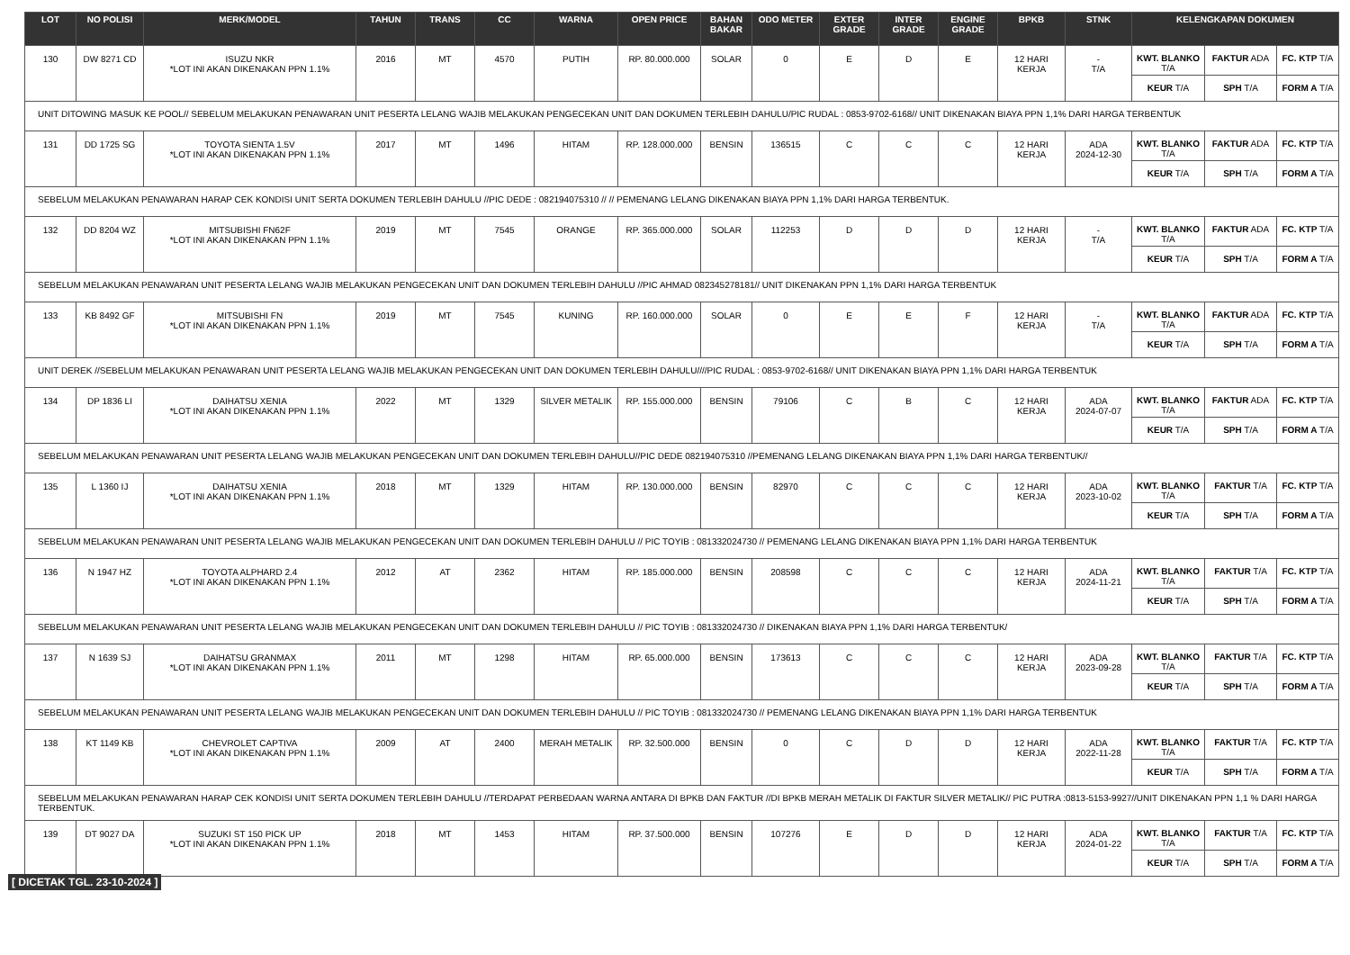| LOT | NO POLISI | MERK/MODEL | TAHUN | TRANS | CC | WARNA | OPEN PRICE | BAHAN BAKAR | ODO METER | EXTER GRADE | INTER GRADE | ENGINE GRADE | BPKB | STNK | KELENGKAPAN DOKUMEN | | |
| --- | --- | --- | --- | --- | --- | --- | --- | --- | --- | --- | --- | --- | --- | --- | --- | --- | --- |
| 130 | DW 8271 CD | ISUZU NKR *LOT INI AKAN DIKENAKAN PPN 1.1% | 2016 | MT | 4570 | PUTIH | RP. 80.000.000 | SOLAR | 0 | E | D | E | 12 HARI KERJA | - T/A | KWT. BLANKO T/A | FAKTUR ADA | FC. KTP T/A |
| | | | | | | | | | | | | | | | KEUR T/A | SPH T/A | FORM A T/A |
| UNIT DITOWING MASUK KE POOL// SEBELUM MELAKUKAN PENAWARAN UNIT PESERTA LELANG WAJIB MELAKUKAN PENGECEKAN UNIT DAN DOKUMEN TERLEBIH DAHULU/PIC RUDAL : 0853-9702-6168// UNIT DIKENAKAN BIAYA PPN 1,1% DARI HARGA TERBENTUK | | | | | | | | | | | | | | | | | |
| 131 | DD 1725 SG | TOYOTA SIENTA 1.5V *LOT INI AKAN DIKENAKAN PPN 1.1% | 2017 | MT | 1496 | HITAM | RP. 128.000.000 | BENSIN | 136515 | C | C | C | 12 HARI KERJA | ADA 2024-12-30 | KWT. BLANKO T/A | FAKTUR ADA | FC. KTP T/A |
| | | | | | | | | | | | | | | | KEUR T/A | SPH T/A | FORM A T/A |
| SEBELUM MELAKUKAN PENAWARAN HARAP CEK KONDISI UNIT SERTA DOKUMEN TERLEBIH DAHULU //PIC DEDE : 082194075310 // // PEMENANG LELANG DIKENAKAN BIAYA PPN 1,1% DARI HARGA TERBENTUK. | | | | | | | | | | | | | | | | | |
| 132 | DD 8204 WZ | MITSUBISHI FN62F *LOT INI AKAN DIKENAKAN PPN 1.1% | 2019 | MT | 7545 | ORANGE | RP. 365.000.000 | SOLAR | 112253 | D | D | D | 12 HARI KERJA | - T/A | KWT. BLANKO T/A | FAKTUR ADA | FC. KTP T/A |
| | | | | | | | | | | | | | | | KEUR T/A | SPH T/A | FORM A T/A |
| SEBELUM MELAKUKAN PENAWARAN UNIT PESERTA LELANG WAJIB MELAKUKAN PENGECEKAN UNIT DAN DOKUMEN TERLEBIH DAHULU //PIC AHMAD 082345278181// UNIT DIKENAKAN PPN 1,1% DARI HARGA TERBENTUK | | | | | | | | | | | | | | | | | |
| 133 | KB 8492 GF | MITSUBISHI FN *LOT INI AKAN DIKENAKAN PPN 1.1% | 2019 | MT | 7545 | KUNING | RP. 160.000.000 | SOLAR | 0 | E | E | F | 12 HARI KERJA | - T/A | KWT. BLANKO T/A | FAKTUR ADA | FC. KTP T/A |
| | | | | | | | | | | | | | | | KEUR T/A | SPH T/A | FORM A T/A |
| UNIT DEREK //SEBELUM MELAKUKAN PENAWARAN UNIT PESERTA LELANG WAJIB MELAKUKAN PENGECEKAN UNIT DAN DOKUMEN TERLEBIH DAHULU////PIC RUDAL : 0853-9702-6168// UNIT DIKENAKAN BIAYA PPN 1,1% DARI HARGA TERBENTUK | | | | | | | | | | | | | | | | | |
| 134 | DP 1836 LI | DAIHATSU XENIA *LOT INI AKAN DIKENAKAN PPN 1.1% | 2022 | MT | 1329 | SILVER METALIK | RP. 155.000.000 | BENSIN | 79106 | C | B | C | 12 HARI KERJA | ADA 2024-07-07 | KWT. BLANKO T/A | FAKTUR ADA | FC. KTP T/A |
| | | | | | | | | | | | | | | | KEUR T/A | SPH T/A | FORM A T/A |
| SEBELUM MELAKUKAN PENAWARAN UNIT PESERTA LELANG WAJIB MELAKUKAN PENGECEKAN UNIT DAN DOKUMEN TERLEBIH DAHULU//PIC DEDE 082194075310 //PEMENANG LELANG DIKENAKAN BIAYA PPN 1,1% DARI HARGA TERBENTUK// | | | | | | | | | | | | | | | | | |
| 135 | L 1360 IJ | DAIHATSU XENIA *LOT INI AKAN DIKENAKAN PPN 1.1% | 2018 | MT | 1329 | HITAM | RP. 130.000.000 | BENSIN | 82970 | C | C | C | 12 HARI KERJA | ADA 2023-10-02 | KWT. BLANKO T/A | FAKTUR T/A | FC. KTP T/A |
| | | | | | | | | | | | | | | | KEUR T/A | SPH T/A | FORM A T/A |
| SEBELUM MELAKUKAN PENAWARAN UNIT PESERTA LELANG WAJIB MELAKUKAN PENGECEKAN UNIT DAN DOKUMEN TERLEBIH DAHULU // PIC TOYIB : 081332024730 // PEMENANG LELANG DIKENAKAN BIAYA PPN 1,1% DARI HARGA TERBENTUK | | | | | | | | | | | | | | | | | |
| 136 | N 1947 HZ | TOYOTA ALPHARD 2.4 *LOT INI AKAN DIKENAKAN PPN 1.1% | 2012 | AT | 2362 | HITAM | RP. 185.000.000 | BENSIN | 208598 | C | C | C | 12 HARI KERJA | ADA 2024-11-21 | KWT. BLANKO T/A | FAKTUR T/A | FC. KTP T/A |
| | | | | | | | | | | | | | | | KEUR T/A | SPH T/A | FORM A T/A |
| SEBELUM MELAKUKAN PENAWARAN UNIT PESERTA LELANG WAJIB MELAKUKAN PENGECEKAN UNIT DAN DOKUMEN TERLEBIH DAHULU // PIC TOYIB : 081332024730 // DIKENAKAN BIAYA PPN 1,1% DARI HARGA TERBENTUK/ | | | | | | | | | | | | | | | | | |
| 137 | N 1639 SJ | DAIHATSU GRANMAX *LOT INI AKAN DIKENAKAN PPN 1.1% | 2011 | MT | 1298 | HITAM | RP. 65.000.000 | BENSIN | 173613 | C | C | C | 12 HARI KERJA | ADA 2023-09-28 | KWT. BLANKO T/A | FAKTUR T/A | FC. KTP T/A |
| | | | | | | | | | | | | | | | KEUR T/A | SPH T/A | FORM A T/A |
| SEBELUM MELAKUKAN PENAWARAN UNIT PESERTA LELANG WAJIB MELAKUKAN PENGECEKAN UNIT DAN DOKUMEN TERLEBIH DAHULU // PIC TOYIB : 081332024730 // PEMENANG LELANG DIKENAKAN BIAYA PPN 1,1% DARI HARGA TERBENTUK | | | | | | | | | | | | | | | | | |
| 138 | KT 1149 KB | CHEVROLET CAPTIVA *LOT INI AKAN DIKENAKAN PPN 1.1% | 2009 | AT | 2400 | MERAH METALIK | RP. 32.500.000 | BENSIN | 0 | C | D | D | 12 HARI KERJA | ADA 2022-11-28 | KWT. BLANKO T/A | FAKTUR T/A | FC. KTP T/A |
| | | | | | | | | | | | | | | | KEUR T/A | SPH T/A | FORM A T/A |
| SEBELUM MELAKUKAN PENAWARAN HARAP CEK KONDISI UNIT SERTA DOKUMEN TERLEBIH DAHULU //TERDAPAT PERBEDAAN WARNA ANTARA DI BPKB DAN FAKTUR //DI BPKB MERAH METALIK DI FAKTUR SILVER METALIK// PIC PUTRA :0813-5153-9927//UNIT DIKENAKAN PPN 1,1 % DARI HARGA TERBENTUK. | | | | | | | | | | | | | | | | | |
| 139 | DT 9027 DA | SUZUKI ST 150 PICK UP *LOT INI AKAN DIKENAKAN PPN 1.1% | 2018 | MT | 1453 | HITAM | RP. 37.500.000 | BENSIN | 107276 | E | D | D | 12 HARI KERJA | ADA 2024-01-22 | KWT. BLANKO T/A | FAKTUR T/A | FC. KTP T/A |
| | | | | | | | | | | | | | | | KEUR T/A | SPH T/A | FORM A T/A |
[ DICETAK TGL. 23-10-2024 ]